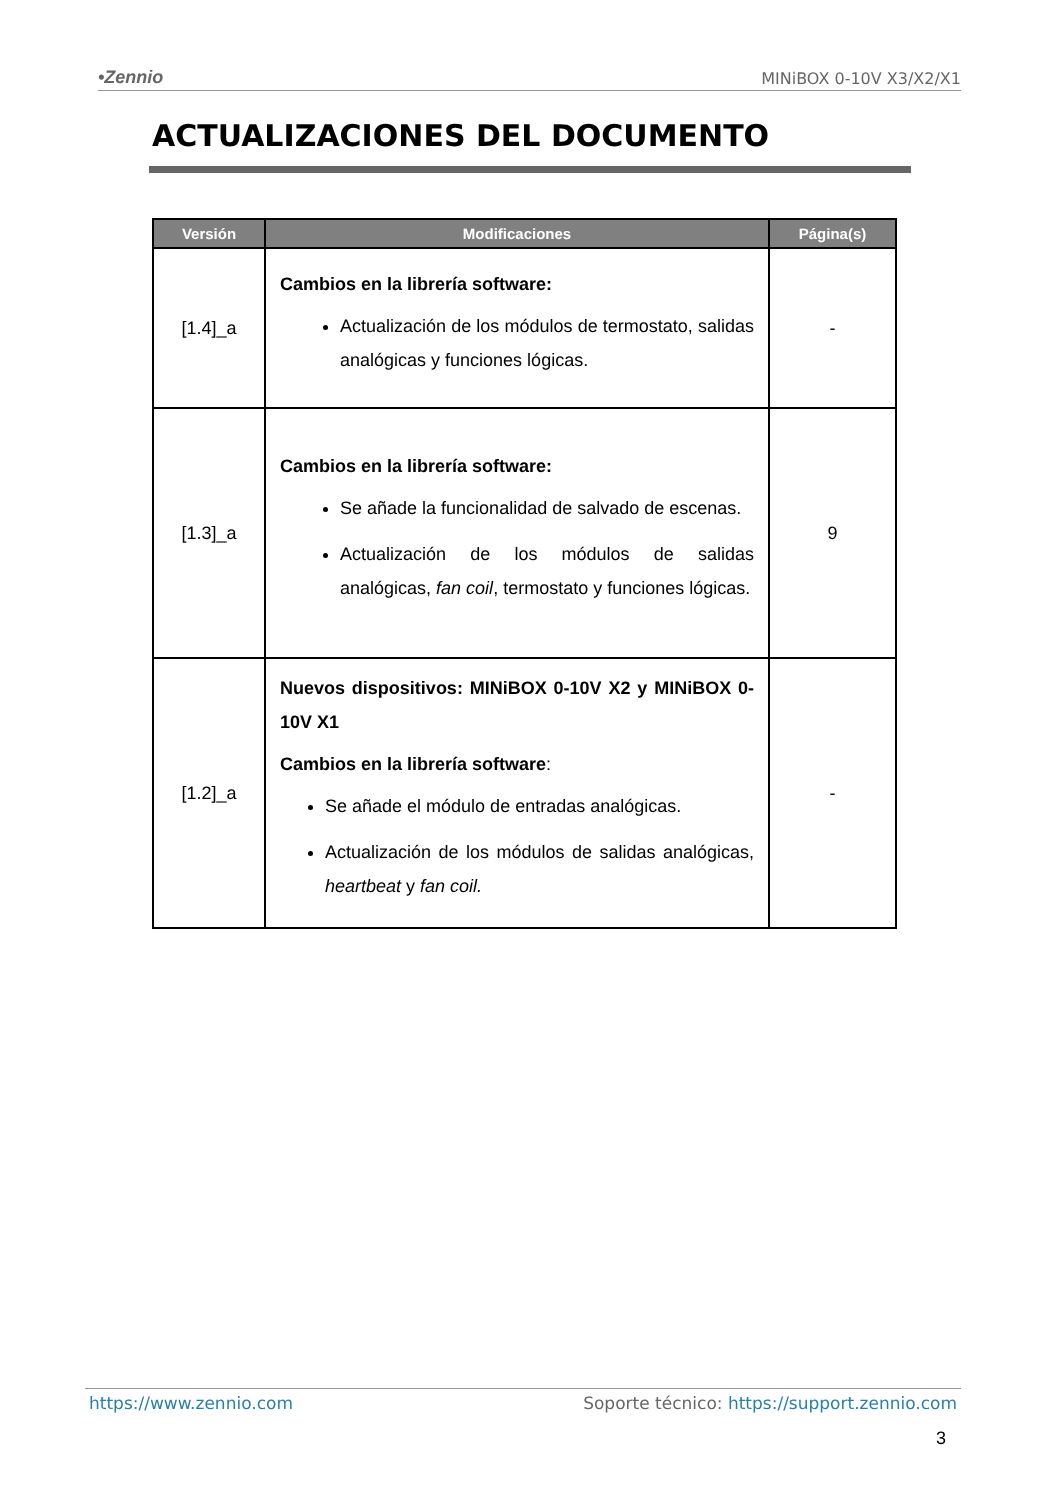•Zennio MINiBOX 0-10V X3/X2/X1
ACTUALIZACIONES DEL DOCUMENTO
| Versión | Modificaciones | Página(s) |
| --- | --- | --- |
| [1.4]_a | Cambios en la librería software: Actualización de los módulos de termostato, salidas analógicas y funciones lógicas. | - |
| [1.3]_a | Cambios en la librería software: Se añade la funcionalidad de salvado de escenas. Actualización de los módulos de salidas analógicas, fan coil , termostato y funciones lógicas. | 9 |
| [1.2]_a | Nuevos dispositivos: MINiBOX 0-10V X2 y MINiBOX 0-10V X1 Cambios en la librería software : Se añade el módulo de entradas analógicas. Actualización de los módulos de salidas analógicas, heartbeat y fan coil. | - |
https://www.zennio.com Soporte técnico: https://support.zennio.com
3